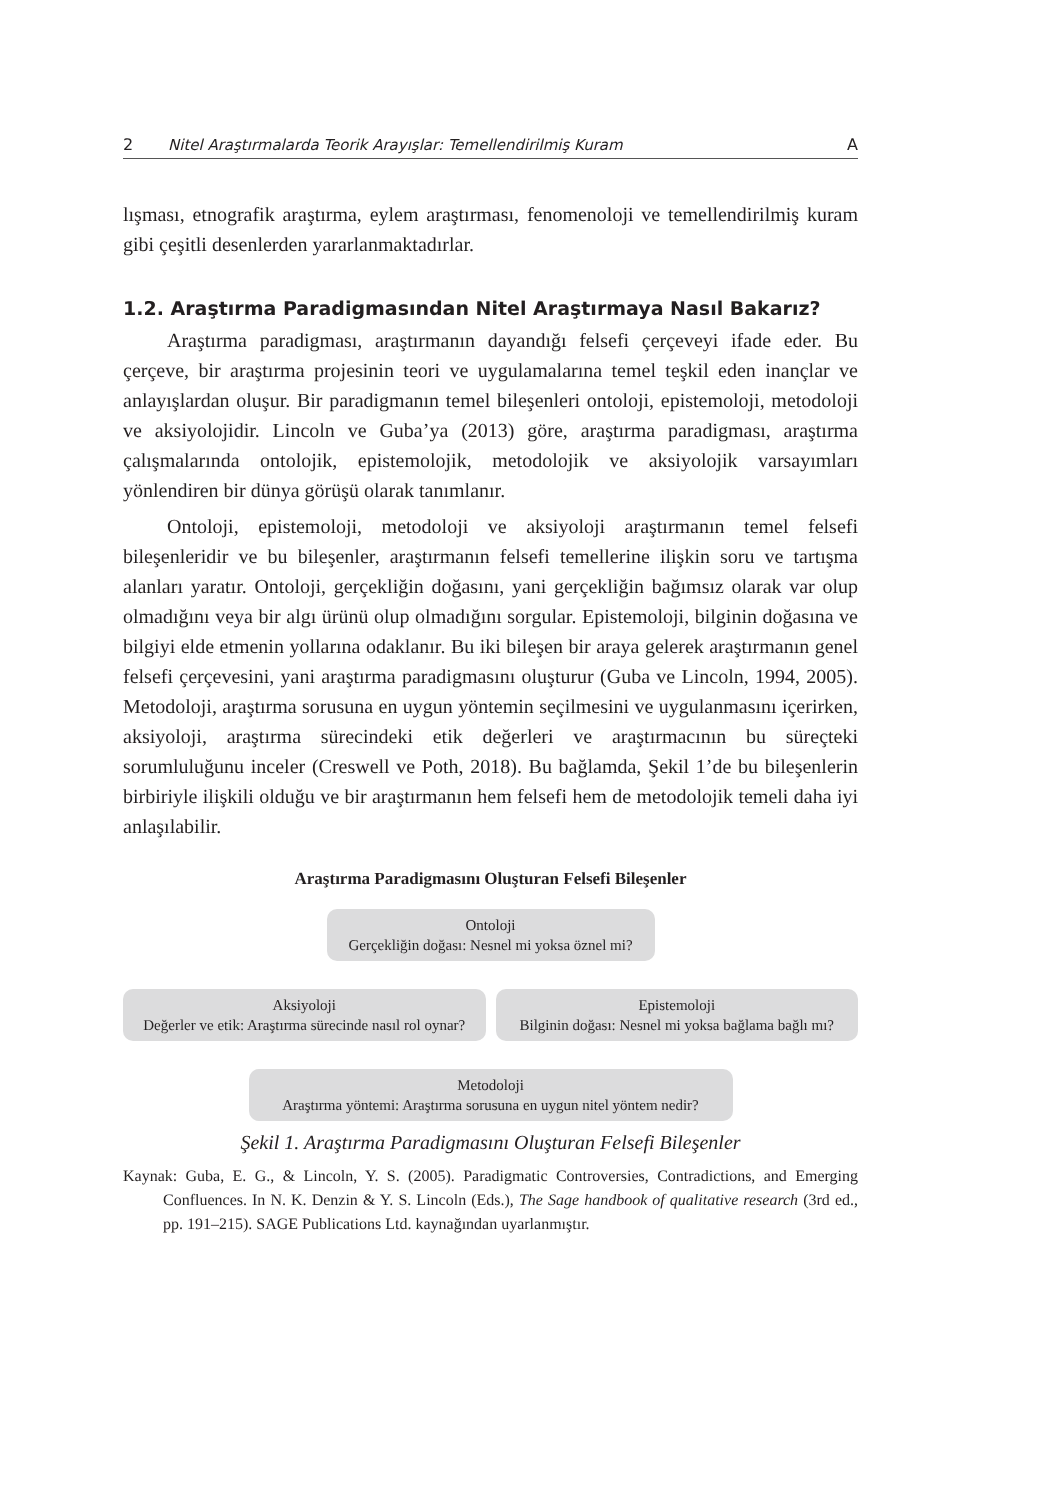2 Nitel Araştırmalarda Teorik Arayışlar: Temellendirilmiş Kuram A
lışması, etnografik araştırma, eylem araştırması, fenomenoloji ve temellendirilmiş kuram gibi çeşitli desenlerden yararlanmaktadırlar.
1.2. Araştırma Paradigmasından Nitel Araştırmaya Nasıl Bakarız?
Araştırma paradigması, araştırmanın dayandığı felsefi çerçeveyi ifade eder. Bu çerçeve, bir araştırma projesinin teori ve uygulamalarına temel teşkil eden inançlar ve anlayışlardan oluşur. Bir paradigmanın temel bileşenleri ontoloji, epistemoloji, metodoloji ve aksiyolojidir. Lincoln ve Guba’ya (2013) göre, araştırma paradigması, araştırma çalışmalarında ontolojik, epistemolojik, metodolojik ve aksiyolojik varsayımları yönlendiren bir dünya görüşü olarak tanımlanır.
Ontoloji, epistemoloji, metodoloji ve aksiyoloji araştırmanın temel felsefi bileşenleridir ve bu bileşenler, araştırmanın felsefi temellerine ilişkin soru ve tartışma alanları yaratır. Ontoloji, gerçekliğin doğasını, yani gerçekliğin bağımsız olarak var olup olmadığını veya bir algı ürünü olup olmadığını sorgular. Epistemoloji, bilginin doğasına ve bilgiyi elde etmenin yollarına odaklanır. Bu iki bileşen bir araya gelerek araştırmanın genel felsefi çerçevesini, yani araştırma paradigmasını oluşturur (Guba ve Lincoln, 1994, 2005). Metodoloji, araştırma sorusuna en uygun yöntemin seçilmesini ve uygulanmasını içerirken, aksiyoloji, araştırma sürecindeki etik değerleri ve araştırmacının bu süreçteki sorumluluğunu inceler (Creswell ve Poth, 2018). Bu bağlamda, Şekil 1’de bu bileşenlerin birbiriyle ilişkili olduğu ve bir araştırmanın hem felsefi hem de metodolojik temeli daha iyi anlaşılabilir.
Araştırma Paradigmasını Oluşturan Felsefi Bileşenler
Ontoloji
Gerçekliğin doğası: Nesnel mi yoksa öznel mi?
Aksiyoloji
Değerler ve etik: Araştırma sürecinde nasıl rol oynar?
Epistemoloji
Bilginin doğası: Nesnel mi yoksa bağlama bağlı mı?
Metodoloji
Araştırma yöntemi: Araştırma sorusuna en uygun nitel yöntem nedir?
Şekil 1. Araştırma Paradigmasını Oluşturan Felsefi Bileşenler
Kaynak: Guba, E. G., & Lincoln, Y. S. (2005). Paradigmatic Controversies, Contradictions, and Emerging Confluences. In N. K. Denzin & Y. S. Lincoln (Eds.), The Sage handbook of qualitative research (3rd ed., pp. 191–215). SAGE Publications Ltd. kaynağından uyarlanmıştır.